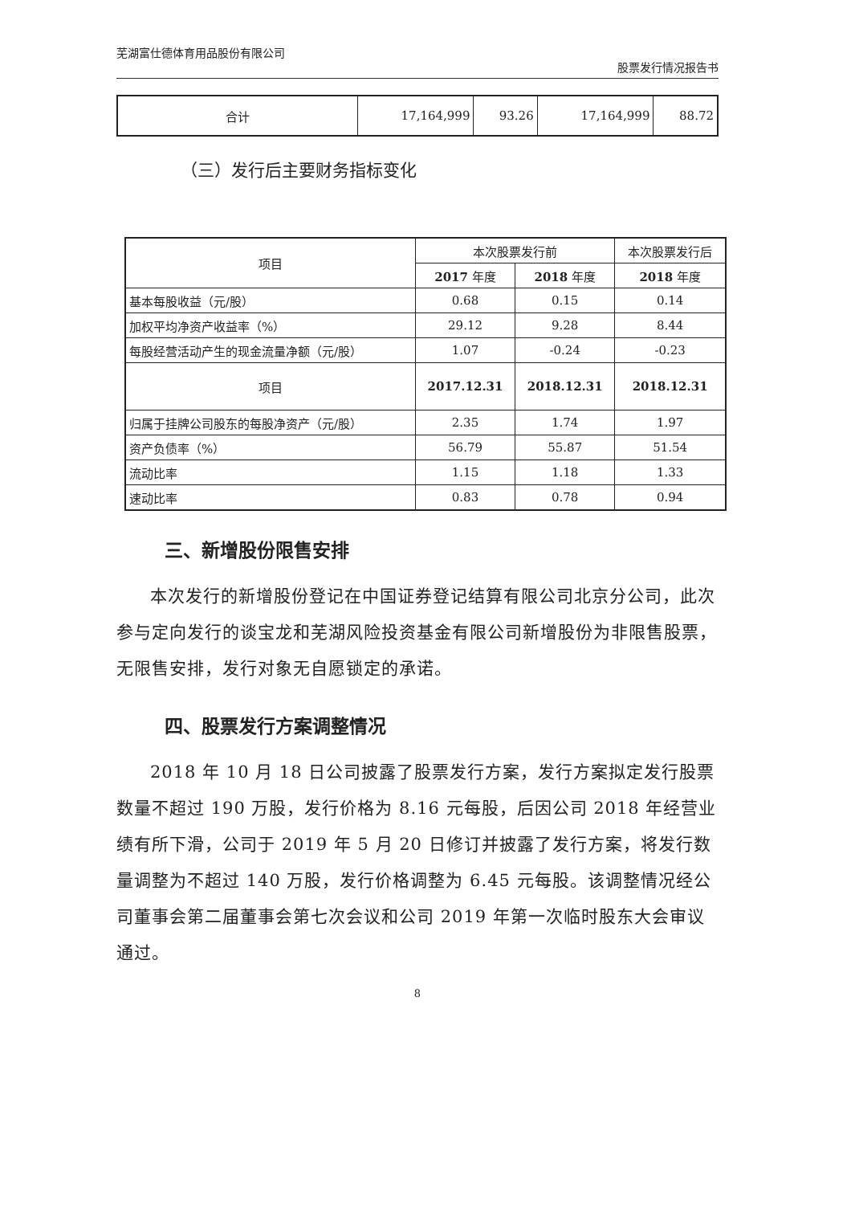芜湖富仕德体育用品股份有限公司 股票发行情况报告书
| 合计 | 17,164,999 | 93.26 | 17,164,999 | 88.72 |
（三）发行后主要财务指标变化
| 项目 | 本次股票发行前 | | 本次股票发行后 |
| | 2017 年度 | 2018 年度 | 2018 年度 |
| 基本每股收益（元/股） | 0.68 | 0.15 | 0.14 |
| 加权平均净资产收益率（%） | 29.12 | 9.28 | 8.44 |
| 每股经营活动产生的现金流量净额（元/股） | 1.07 | -0.24 | -0.23 |
| 项目 | 2017.12.31 | 2018.12.31 | 2018.12.31 |
| 归属于挂牌公司股东的每股净资产（元/股） | 2.35 | 1.74 | 1.97 |
| 资产负债率（%） | 56.79 | 55.87 | 51.54 |
| 流动比率 | 1.15 | 1.18 | 1.33 |
| 速动比率 | 0.83 | 0.78 | 0.94 |
三、新增股份限售安排
本次发行的新增股份登记在中国证券登记结算有限公司北京分公司，此次参与定向发行的谈宝龙和芜湖风险投资基金有限公司新增股份为非限售股票，无限售安排，发行对象无自愿锁定的承诺。
四、股票发行方案调整情况
2018 年 10 月 18 日公司披露了股票发行方案，发行方案拟定发行股票数量不超过 190 万股，发行价格为 8.16 元每股，后因公司 2018 年经营业绩有所下滑，公司于 2019 年 5 月 20 日修订并披露了发行方案，将发行数量调整为不超过 140 万股，发行价格调整为 6.45 元每股。该调整情况经公司董事会第二届董事会第七次会议和公司 2019 年第一次临时股东大会审议通过。
8